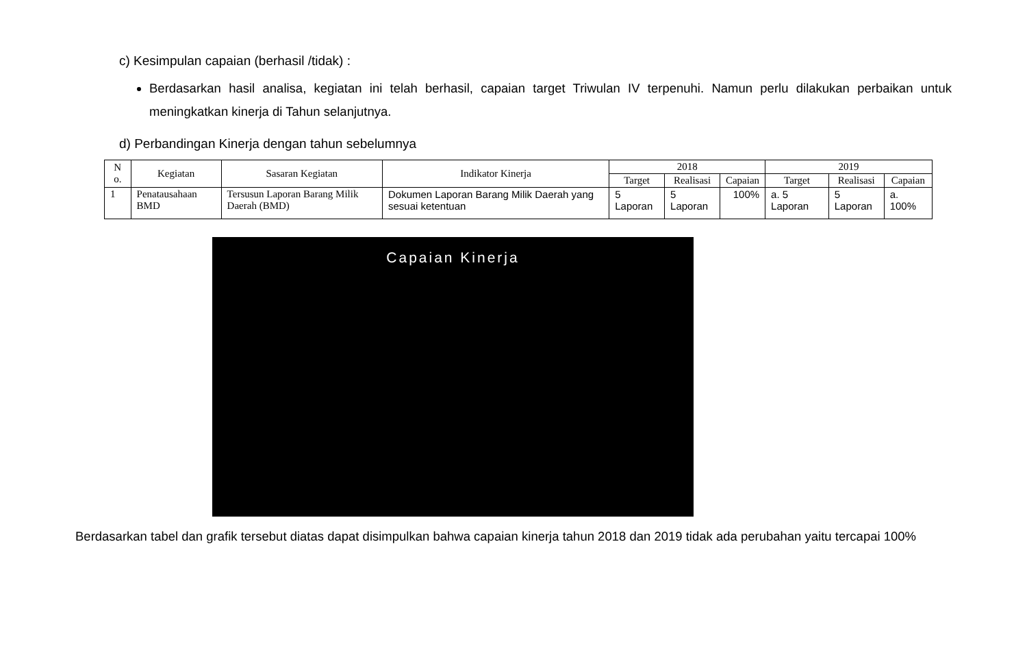c) Kesimpulan capaian (berhasil /tidak) :
Berdasarkan hasil analisa, kegiatan ini telah berhasil, capaian target Triwulan IV terpenuhi. Namun perlu dilakukan perbaikan untuk meningkatkan kinerja di Tahun selanjutnya.
d) Perbandingan Kinerja dengan tahun sebelumnya
| N o. | Kegiatan | Sasaran Kegiatan | Indikator Kinerja | 2018 | | | 2019 | | |
| --- | --- | --- | --- | --- | --- | --- | --- | --- | --- |
| | | | | Target | Realisasi | Capaian | Target | Realisasi | Capaian |
| 1 | Penatausahaan BMD | Tersusun Laporan Barang Milik Daerah (BMD) | Dokumen Laporan Barang Milik Daerah yang sesuai ketentuan | 5 Laporan | 5 Laporan | 100% | a. 5 Laporan | 5 Laporan | a. 100% |
Capaian Kinerja
Berdasarkan tabel dan grafik tersebut diatas dapat disimpulkan bahwa capaian kinerja tahun 2018 dan 2019 tidak ada perubahan yaitu tercapai 100%